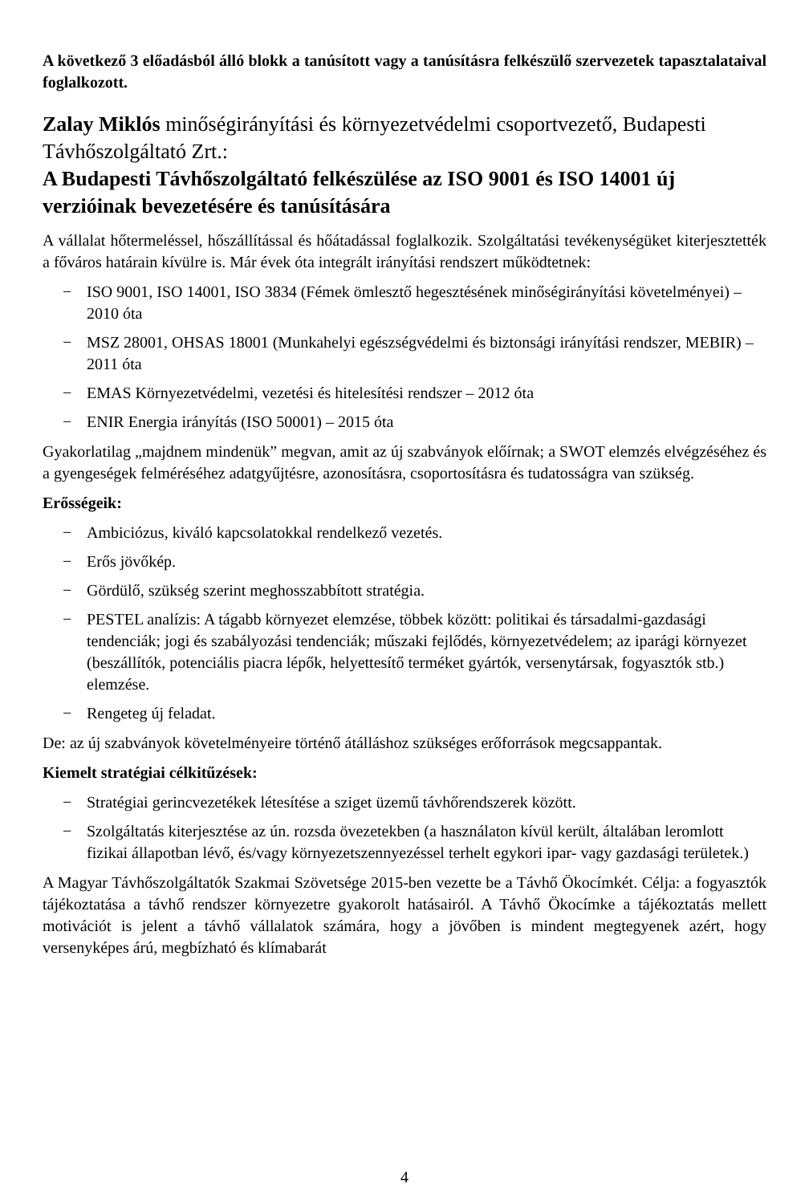A következő 3 előadásból álló blokk a tanúsított vagy a tanúsításra felkészülő szervezetek tapasztalataival foglalkozott.
Zalay Miklós minőségirányítási és környezetvédelmi csoportvezető, Budapesti Távhőszolgáltató Zrt.:
A Budapesti Távhőszolgáltató felkészülése az ISO 9001 és ISO 14001 új verzióinak bevezetésére és tanúsítására
A vállalat hőtermeléssel, hőszállítással és hőátadással foglalkozik. Szolgáltatási tevékenységüket kiterjesztették a főváros határain kívülre is. Már évek óta integrált irányítási rendszert működtetnek:
− ISO 9001, ISO 14001, ISO 3834 (Fémek ömlesztő hegesztésének minőségirányítási követelményei) – 2010 óta
− MSZ 28001, OHSAS 18001 (Munkahelyi egészségvédelmi és biztonsági irányítási rendszer, MEBIR) – 2011 óta
− EMAS Környezetvédelmi, vezetési és hitelesítési rendszer – 2012 óta
− ENIR Energia irányítás (ISO 50001) – 2015 óta
Gyakorlatilag „majdnem mindenük” megvan, amit az új szabványok előírnak; a SWOT elemzés elvégzéséhez és a gyengeségek felméréséhez adatgyűjtésre, azonosításra, csoportosításra és tudatosságra van szükség.
Erősségeik:
− Ambiciózus, kiváló kapcsolatokkal rendelkező vezetés.
− Erős jövőkép.
− Gördülő, szükség szerint meghosszabbított stratégia.
− PESTEL analízis: A tágabb környezet elemzése, többek között: politikai és társadalmi-gazdasági tendenciák; jogi és szabályozási tendenciák; műszaki fejlődés, környezetvédelem; az iparági környezet (beszállítók, potenciális piacra lépők, helyettesítő terméket gyártók, versenytársak, fogyasztók stb.) elemzése.
− Rengeteg új feladat.
De: az új szabványok követelményeire történő átálláshoz szükséges erőforrások megcsappantak.
Kiemelt stratégiai célkitűzések:
− Stratégiai gerincvezetékek létesítése a sziget üzemű távhőrendszerek között.
− Szolgáltatás kiterjesztése az ún. rozsda övezetekben (a használaton kívül került, általában leromlott fizikai állapotban lévő, és/vagy környezetszennyezéssel terhelt egykori ipar- vagy gazdasági területek.)
A Magyar Távhőszolgáltatók Szakmai Szövetsége 2015-ben vezette be a Távhő Ökocímkét. Célja: a fogyasztók tájékoztatása a távhő rendszer környezetre gyakorolt hatásairól. A Távhő Ökocímke a tájékoztatás mellett motivációt is jelent a távhő vállalatok számára, hogy a jövőben is mindent megtegyenek azért, hogy versenyképes árú, megbízható és klímabarát
4